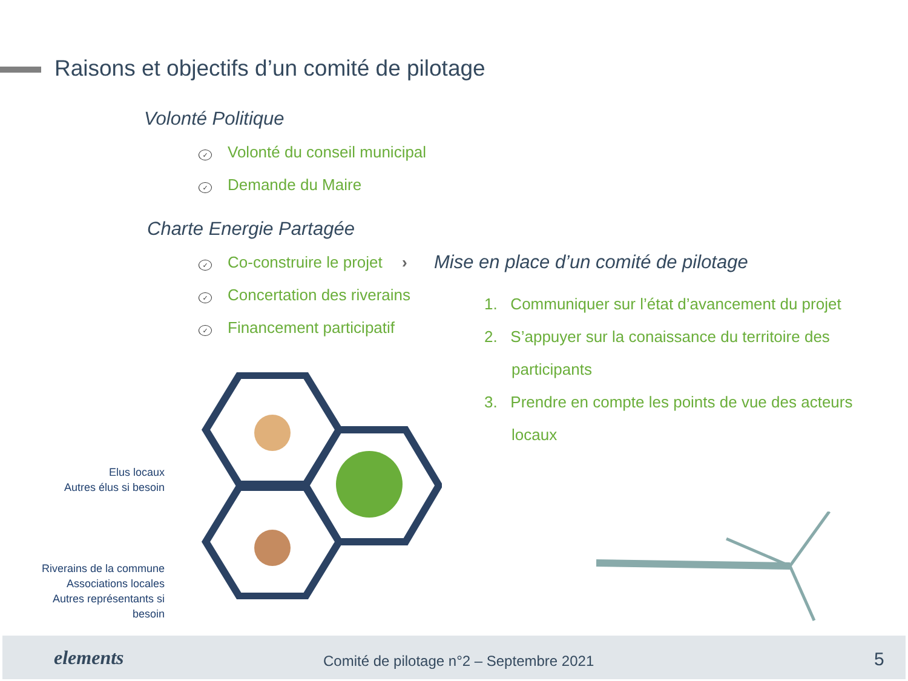Raisons et objectifs d’un comité de pilotage
Volonté Politique
✓ Volonté du conseil municipal
✓ Demande du Maire
Charte Energie Partagée
✓ Co-construire le projet ›
✓ Concertation des riverains
✓ Financement participatif
Mise en place d’un comité de pilotage
1. Communiquer sur l’état d’avancement du projet
2. S’appuyer sur la conaissance du territoire des participants
3. Prendre en compte les points de vue des acteurs locaux
Elus locaux
Autres élus si besoin
Riverains de la commune
Associations locales
Autres représentants si besoin
elements
Comité de pilotage n°2 – Septembre 2021
5